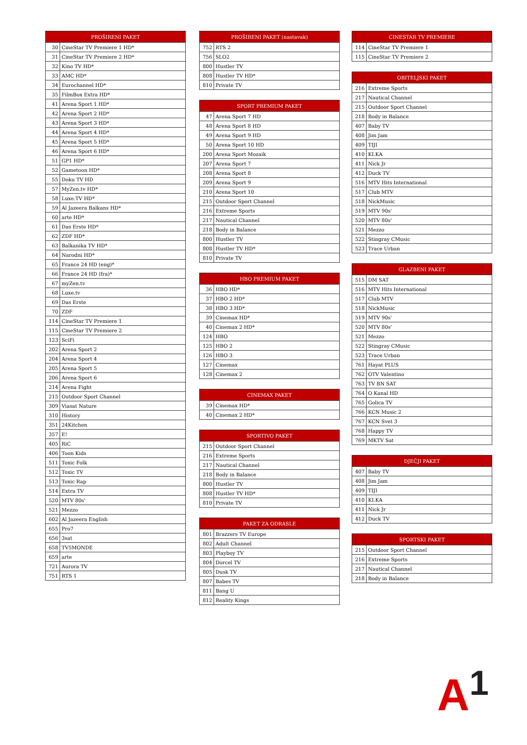| PROŠIRENI PAKET | |
| --- | --- |
| 30 | CineStar TV Premiere 1 HD* |
| 31 | CineStar TV Premiere 2 HD* |
| 32 | Kino TV HD* |
| 33 | AMC HD* |
| 34 | Eurochannel HD* |
| 35 | FilmBox Extra HD* |
| 41 | Arena Sport 1 HD* |
| 42 | Arena Sport 2 HD* |
| 43 | Arena Sport 3 HD* |
| 44 | Arena Sport 4 HD* |
| 45 | Arena Sport 5 HD* |
| 46 | Arena Sport 6 HD* |
| 51 | GP1 HD* |
| 52 | Gametoon HD* |
| 55 | Doku TV HD |
| 57 | MyZen.tv HD* |
| 58 | Luxe.TV HD* |
| 59 | Al Jazeera Balkans HD* |
| 60 | arte HD* |
| 61 | Das Erste HD* |
| 62 | ZDF HD* |
| 63 | Balkanika TV HD* |
| 64 | Narodni HD* |
| 65 | France 24 HD (eng)* |
| 66 | France 24 HD (fra)* |
| 67 | myZen.tv |
| 68 | Luxe.tv |
| 69 | Das Erste |
| 70 | ZDF |
| 114 | CineStar TV Premiere 1 |
| 115 | CineStar TV Premiere 2 |
| 123 | SciFi |
| 202 | Arena Sport 2 |
| 204 | Arena Sport 4 |
| 205 | Arena Sport 5 |
| 206 | Arena Sport 6 |
| 214 | Arena Fight |
| 215 | Outdoor Sport Channel |
| 309 | Viasat Nature |
| 310 | History |
| 351 | 24Kitchen |
| 357 | E! |
| 405 | RiC |
| 406 | Toon Kids |
| 511 | Toxic Folk |
| 512 | Toxic TV |
| 513 | Toxic Rap |
| 514 | Extra TV |
| 520 | MTV 80s' |
| 521 | Mezzo |
| 602 | Al Jazeera English |
| 655 | Pro7 |
| 656 | 3sat |
| 658 | TV5MONDE |
| 659 | arte |
| 721 | Aurora TV |
| 751 | RTS 1 |
| PROŠIRENI PAKET (nastavak) | |
| --- | --- |
| 752 | RTS 2 |
| 756 | SLO2 |
| 800 | Hustler TV |
| 808 | Hustler TV HD* |
| 810 | Private TV |
| SPORT PREMIUM PAKET | |
| --- | --- |
| 47 | Arena Sport 7 HD |
| 48 | Arena Sport 8 HD |
| 49 | Arena Sport 9 HD |
| 50 | Arena Sport 10 HD |
| 200 | Arena Sport Mozaik |
| 207 | Arena Sport 7 |
| 208 | Arena Sport 8 |
| 209 | Arena Sport 9 |
| 210 | Arena Sport 10 |
| 215 | Outdoor Sport Channel |
| 216 | Extreme Sports |
| 217 | Nautical Channel |
| 218 | Body in Balance |
| 800 | Hustler TV |
| 808 | Hustler TV HD* |
| 810 | Private TV |
| HBO PREMIUM PAKET | |
| --- | --- |
| 36 | HBO HD* |
| 37 | HBO 2 HD* |
| 38 | HBO 3 HD* |
| 39 | Cinemax HD* |
| 40 | Cinemax 2 HD* |
| 124 | HBO |
| 125 | HBO 2 |
| 126 | HBO 3 |
| 127 | Cinemax |
| 128 | Cinemax 2 |
| CINEMAX PAKET | |
| --- | --- |
| 39 | Cinemax HD* |
| 40 | Cinemax 2 HD* |
| SPORTIVO PAKET | |
| --- | --- |
| 215 | Outdoor Sport Channel |
| 216 | Extreme Sports |
| 217 | Nautical Channel |
| 218 | Body in Balance |
| 800 | Hustler TV |
| 808 | Hustler TV HD* |
| 810 | Private TV |
| PAKET ZA ODRASLE | |
| --- | --- |
| 801 | Brazzers TV Europe |
| 802 | Adult Channel |
| 803 | Playboy TV |
| 804 | Dorcel TV |
| 805 | Dusk TV |
| 807 | Babes TV |
| 811 | Bang U |
| 812 | Reality Kings |
| CINESTAR TV PREMIERE | |
| --- | --- |
| 114 | CineStar TV Premiere 1 |
| 115 | CineStar TV Premiere 2 |
| OBITELJSKI PAKET | |
| --- | --- |
| 216 | Extreme Sports |
| 217 | Nautical Channel |
| 215 | Outdoor Sport Channel |
| 218 | Body in Balance |
| 407 | Baby TV |
| 408 | Jim Jam |
| 409 | TIJI |
| 410 | KI.KA |
| 411 | Nick Jr |
| 412 | Duck TV |
| 516 | MTV Hits International |
| 517 | Club MTV |
| 518 | NickMusic |
| 519 | MTV 90s' |
| 520 | MTV 80s' |
| 521 | Mezzo |
| 522 | Stingray CMusic |
| 523 | Trace Urban |
| GLAZBENI PAKET | |
| --- | --- |
| 515 | DM SAT |
| 516 | MTV Hits International |
| 517 | Club MTV |
| 518 | NickMusic |
| 519 | MTV 90s' |
| 520 | MTV 80s' |
| 521 | Mezzo |
| 522 | Stingray CMusic |
| 523 | Trace Urban |
| 761 | Hayat PLUS |
| 762 | OTV Valentino |
| 763 | TV BN SAT |
| 764 | O Kanal HD |
| 765 | Golica TV |
| 766 | KCN Music 2 |
| 767 | KCN Svet 3 |
| 768 | Happy TV |
| 769 | MKTV Sat |
| DJEČJI PAKET | |
| --- | --- |
| 407 | Baby TV |
| 408 | Jim Jam |
| 409 | TIJI |
| 410 | KI.KA |
| 411 | Nick Jr |
| 412 | Duck TV |
| SPORTSKI PAKET | |
| --- | --- |
| 215 | Outdoor Sport Channel |
| 216 | Extreme Sports |
| 217 | Nautical Channel |
| 218 | Body in Balance |
A<sup>1</sup>